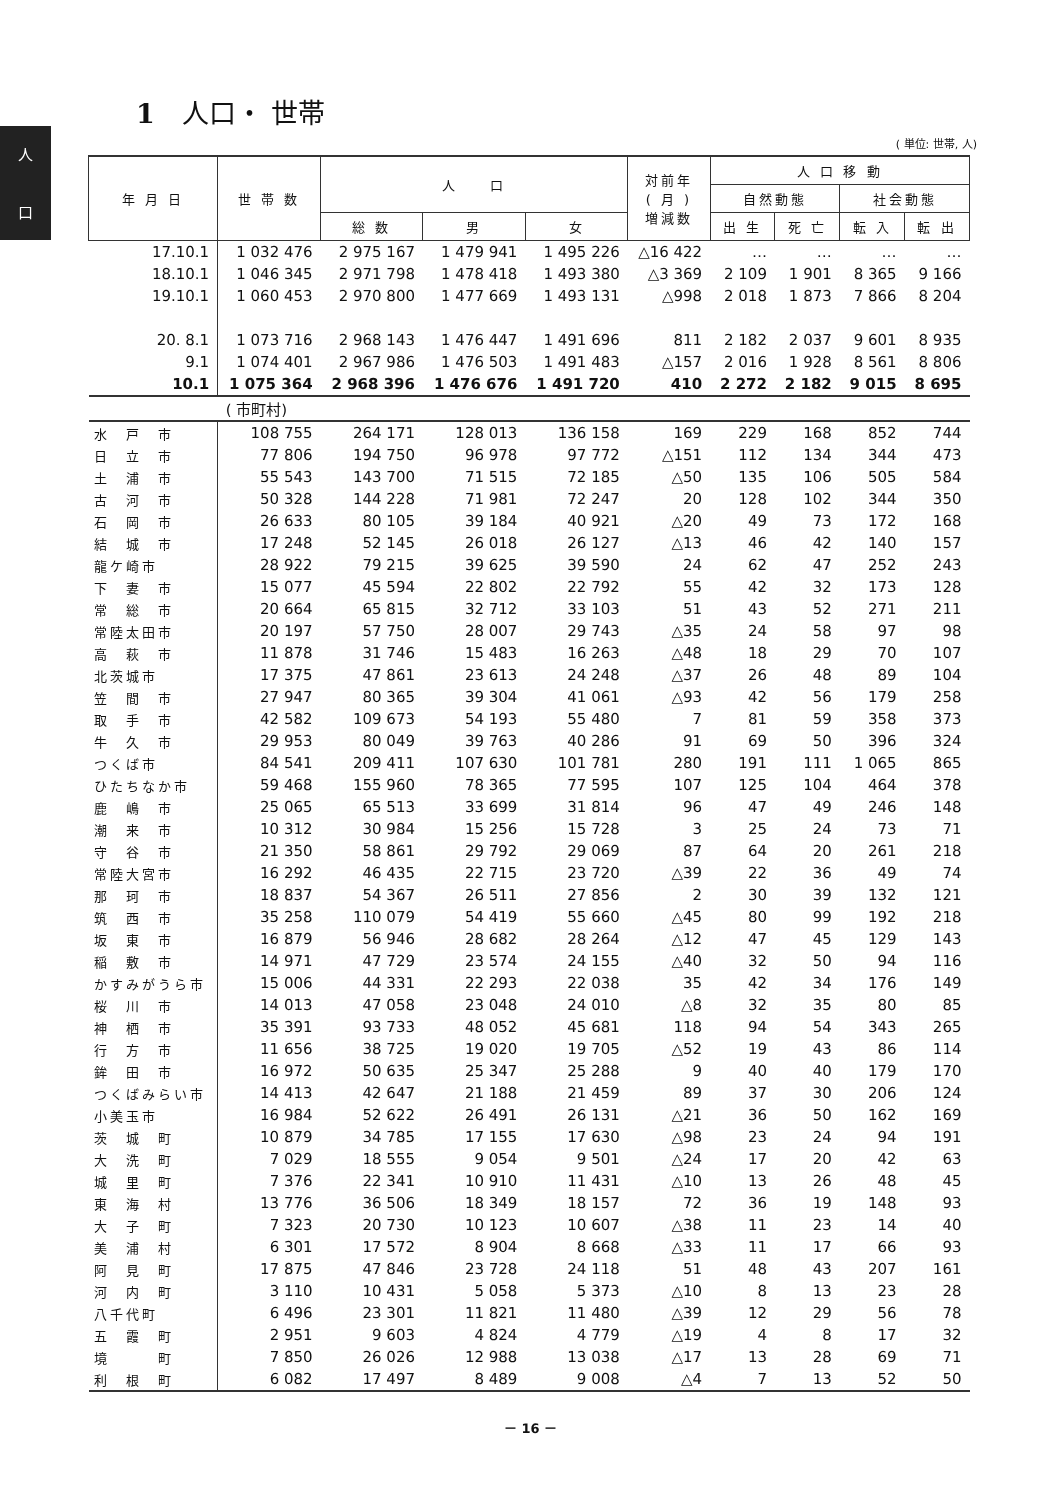人
口
1　人口・ 世帯
( 単位: 世帯, 人)
| 年 月 日 | 世 帯 数 | 人 口 | | | 対前年 ( 月 ) 増減数 | 人 口 移 動 | | | |
| --- | --- | --- | --- | --- | --- | --- | --- | --- | --- |
| | | | | | | 自然動態 | | 社会動態 | |
| | | 総 数 | 男 | 女 | | 出 生 | 死 亡 | 転 入 | 転 出 |
| 17.10.1 | 1 032 476 | 2 975 167 | 1 479 941 | 1 495 226 | △16 422 | … | … | … | … |
| 18.10.1 | 1 046 345 | 2 971 798 | 1 478 418 | 1 493 380 | △3 369 | 2 109 | 1 901 | 8 365 | 9 166 |
| 19.10.1 | 1 060 453 | 2 970 800 | 1 477 669 | 1 493 131 | △998 | 2 018 | 1 873 | 7 866 | 8 204 |
| 20. 8.1 | 1 073 716 | 2 968 143 | 1 476 447 | 1 491 696 | 811 | 2 182 | 2 037 | 9 601 | 8 935 |
| 9.1 | 1 074 401 | 2 967 986 | 1 476 503 | 1 491 483 | △157 | 2 016 | 1 928 | 8 561 | 8 806 |
| 10.1 | 1 075 364 | 2 968 396 | 1 476 676 | 1 491 720 | 410 | 2 272 | 2 182 | 9 015 | 8 695 |
| | ( 市町村) | | | | | | | | |
| 水 戸 市 | 108 755 | 264 171 | 128 013 | 136 158 | 169 | 229 | 168 | 852 | 744 |
| 日 立 市 | 77 806 | 194 750 | 96 978 | 97 772 | △151 | 112 | 134 | 344 | 473 |
| 土 浦 市 | 55 543 | 143 700 | 71 515 | 72 185 | △50 | 135 | 106 | 505 | 584 |
| 古 河 市 | 50 328 | 144 228 | 71 981 | 72 247 | 20 | 128 | 102 | 344 | 350 |
| 石 岡 市 | 26 633 | 80 105 | 39 184 | 40 921 | △20 | 49 | 73 | 172 | 168 |
| 結 城 市 | 17 248 | 52 145 | 26 018 | 26 127 | △13 | 46 | 42 | 140 | 157 |
| 龍ケ崎市 | 28 922 | 79 215 | 39 625 | 39 590 | 24 | 62 | 47 | 252 | 243 |
| 下 妻 市 | 15 077 | 45 594 | 22 802 | 22 792 | 55 | 42 | 32 | 173 | 128 |
| 常 総 市 | 20 664 | 65 815 | 32 712 | 33 103 | 51 | 43 | 52 | 271 | 211 |
| 常陸太田市 | 20 197 | 57 750 | 28 007 | 29 743 | △35 | 24 | 58 | 97 | 98 |
| 高 萩 市 | 11 878 | 31 746 | 15 483 | 16 263 | △48 | 18 | 29 | 70 | 107 |
| 北茨城市 | 17 375 | 47 861 | 23 613 | 24 248 | △37 | 26 | 48 | 89 | 104 |
| 笠 間 市 | 27 947 | 80 365 | 39 304 | 41 061 | △93 | 42 | 56 | 179 | 258 |
| 取 手 市 | 42 582 | 109 673 | 54 193 | 55 480 | 7 | 81 | 59 | 358 | 373 |
| 牛 久 市 | 29 953 | 80 049 | 39 763 | 40 286 | 91 | 69 | 50 | 396 | 324 |
| つくば市 | 84 541 | 209 411 | 107 630 | 101 781 | 280 | 191 | 111 | 1 065 | 865 |
| ひたちなか市 | 59 468 | 155 960 | 78 365 | 77 595 | 107 | 125 | 104 | 464 | 378 |
| 鹿 嶋 市 | 25 065 | 65 513 | 33 699 | 31 814 | 96 | 47 | 49 | 246 | 148 |
| 潮 来 市 | 10 312 | 30 984 | 15 256 | 15 728 | 3 | 25 | 24 | 73 | 71 |
| 守 谷 市 | 21 350 | 58 861 | 29 792 | 29 069 | 87 | 64 | 20 | 261 | 218 |
| 常陸大宮市 | 16 292 | 46 435 | 22 715 | 23 720 | △39 | 22 | 36 | 49 | 74 |
| 那 珂 市 | 18 837 | 54 367 | 26 511 | 27 856 | 2 | 30 | 39 | 132 | 121 |
| 筑 西 市 | 35 258 | 110 079 | 54 419 | 55 660 | △45 | 80 | 99 | 192 | 218 |
| 坂 東 市 | 16 879 | 56 946 | 28 682 | 28 264 | △12 | 47 | 45 | 129 | 143 |
| 稲 敷 市 | 14 971 | 47 729 | 23 574 | 24 155 | △40 | 32 | 50 | 94 | 116 |
| かすみがうら市 | 15 006 | 44 331 | 22 293 | 22 038 | 35 | 42 | 34 | 176 | 149 |
| 桜 川 市 | 14 013 | 47 058 | 23 048 | 24 010 | △8 | 32 | 35 | 80 | 85 |
| 神 栖 市 | 35 391 | 93 733 | 48 052 | 45 681 | 118 | 94 | 54 | 343 | 265 |
| 行 方 市 | 11 656 | 38 725 | 19 020 | 19 705 | △52 | 19 | 43 | 86 | 114 |
| 鉾 田 市 | 16 972 | 50 635 | 25 347 | 25 288 | 9 | 40 | 40 | 179 | 170 |
| つくばみらい市 | 14 413 | 42 647 | 21 188 | 21 459 | 89 | 37 | 30 | 206 | 124 |
| 小美玉市 | 16 984 | 52 622 | 26 491 | 26 131 | △21 | 36 | 50 | 162 | 169 |
| 茨 城 町 | 10 879 | 34 785 | 17 155 | 17 630 | △98 | 23 | 24 | 94 | 191 |
| 大 洗 町 | 7 029 | 18 555 | 9 054 | 9 501 | △24 | 17 | 20 | 42 | 63 |
| 城 里 町 | 7 376 | 22 341 | 10 910 | 11 431 | △10 | 13 | 26 | 48 | 45 |
| 東 海 村 | 13 776 | 36 506 | 18 349 | 18 157 | 72 | 36 | 19 | 148 | 93 |
| 大 子 町 | 7 323 | 20 730 | 10 123 | 10 607 | △38 | 11 | 23 | 14 | 40 |
| 美 浦 村 | 6 301 | 17 572 | 8 904 | 8 668 | △33 | 11 | 17 | 66 | 93 |
| 阿 見 町 | 17 875 | 47 846 | 23 728 | 24 118 | 51 | 48 | 43 | 207 | 161 |
| 河 内 町 | 3 110 | 10 431 | 5 058 | 5 373 | △10 | 8 | 13 | 23 | 28 |
| 八千代町 | 6 496 | 23 301 | 11 821 | 11 480 | △39 | 12 | 29 | 56 | 78 |
| 五 霞 町 | 2 951 | 9 603 | 4 824 | 4 779 | △19 | 4 | 8 | 17 | 32 |
| 境 町 | 7 850 | 26 026 | 12 988 | 13 038 | △17 | 13 | 28 | 69 | 71 |
| 利 根 町 | 6 082 | 17 497 | 8 489 | 9 008 | △4 | 7 | 13 | 52 | 50 |
－ 16 －